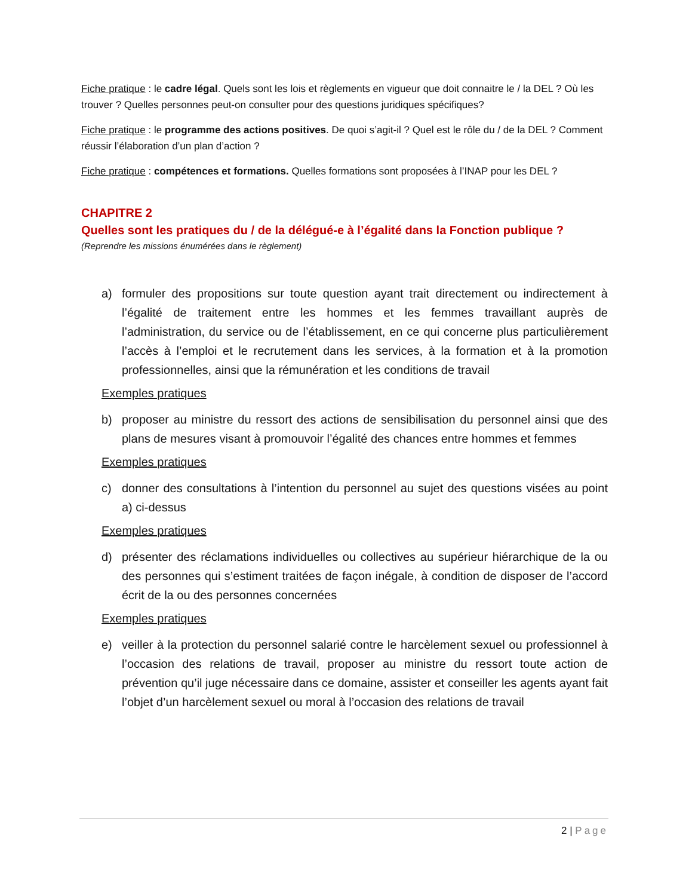Fiche pratique : le cadre légal. Quels sont les lois et règlements en vigueur que doit connaitre le / la DEL ? Où les trouver ? Quelles personnes peut-on consulter pour des questions juridiques spécifiques?
Fiche pratique : le programme des actions positives. De quoi s’agit-il ? Quel est le rôle du / de la DEL ? Comment réussir l’élaboration d’un plan d’action ?
Fiche pratique : compétences et formations. Quelles formations sont proposées à l’INAP pour les DEL ?
CHAPITRE 2
Quelles sont les pratiques du / de la délégué-e à l’égalité dans la Fonction publique ?
(Reprendre les missions énumérées dans le règlement)
a) formuler des propositions sur toute question ayant trait directement ou indirectement à l’égalité de traitement entre les hommes et les femmes travaillant auprès de l’administration, du service ou de l’établissement, en ce qui concerne plus particulièrement l’accès à l’emploi et le recrutement dans les services, à la formation et à la promotion professionnelles, ainsi que la rémunération et les conditions de travail
Exemples pratiques
b) proposer au ministre du ressort des actions de sensibilisation du personnel ainsi que des plans de mesures visant à promouvoir l’égalité des chances entre hommes et femmes
Exemples pratiques
c) donner des consultations à l’intention du personnel au sujet des questions visées au point a) ci-dessus
Exemples pratiques
d) présenter des réclamations individuelles ou collectives au supérieur hiérarchique de la ou des personnes qui s’estiment traitées de façon inégale, à condition de disposer de l’accord écrit de la ou des personnes concernées
Exemples pratiques
e) veiller à la protection du personnel salarié contre le harcèlement sexuel ou professionnel à l’occasion des relations de travail, proposer au ministre du ressort toute action de prévention qu’il juge nécessaire dans ce domaine, assister et conseiller les agents ayant fait l’objet d’un harcèlement sexuel ou moral à l’occasion des relations de travail
2 | Page